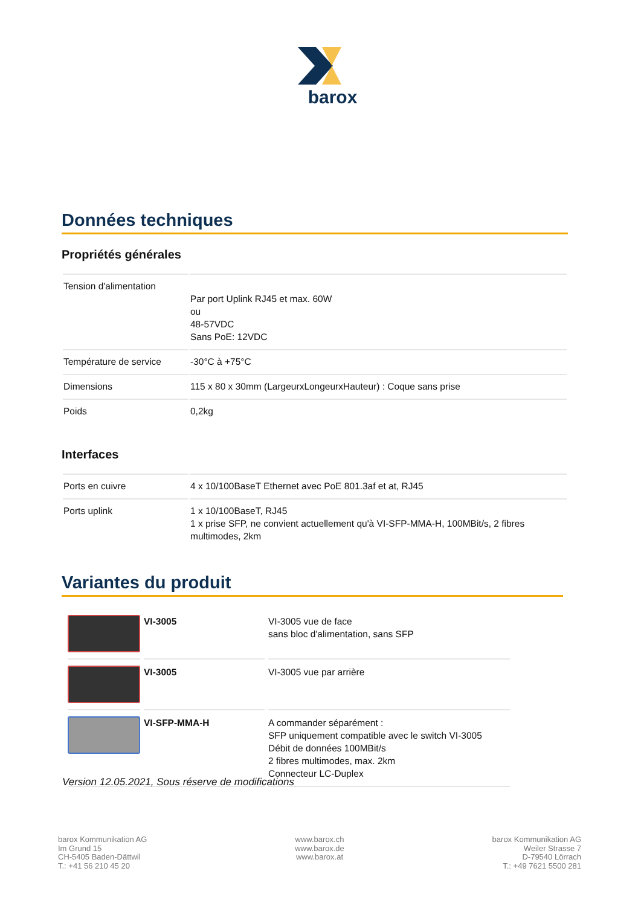barox
Données techniques
Propriétés générales
| Tension d'alimentation | Par port Uplink RJ45 et max. 60W ou 48-57VDC Sans PoE: 12VDC |
| Température de service | -30°C à +75°C |
| Dimensions | 115 x 80 x 30mm (LargeurxLongeurxHauteur) : Coque sans prise |
| Poids | 0,2kg |
Interfaces
| Ports en cuivre | 4 x 10/100BaseT Ethernet avec PoE 801.3af et at, RJ45 |
| Ports uplink | 1 x 10/100BaseT, RJ45 1 x prise SFP, ne convient actuellement qu'à VI-SFP-MMA-H, 100MBit/s, 2 fibres multimodes, 2km |
Variantes du produit
| | VI-3005 | VI-3005 vue de face sans bloc d'alimentation, sans SFP |
| | VI-3005 | VI-3005 vue par arrière |
| | VI-SFP-MMA-H | A commander séparément : SFP uniquement compatible avec le switch VI-3005 Débit de données 100MBit/s 2 fibres multimodes, max. 2km Connecteur LC-Duplex |
Version 12.05.2021, Sous réserve de modifications
barox Kommunikation AG
Im Grund 15
CH-5405 Baden-Dättwil
T.: +41 56 210 45 20
www.barox.ch
www.barox.de
www.barox.at
barox Kommunikation AG
Weiler Strasse 7
D-79540 Lörrach
T.: +49 7621 5500 281